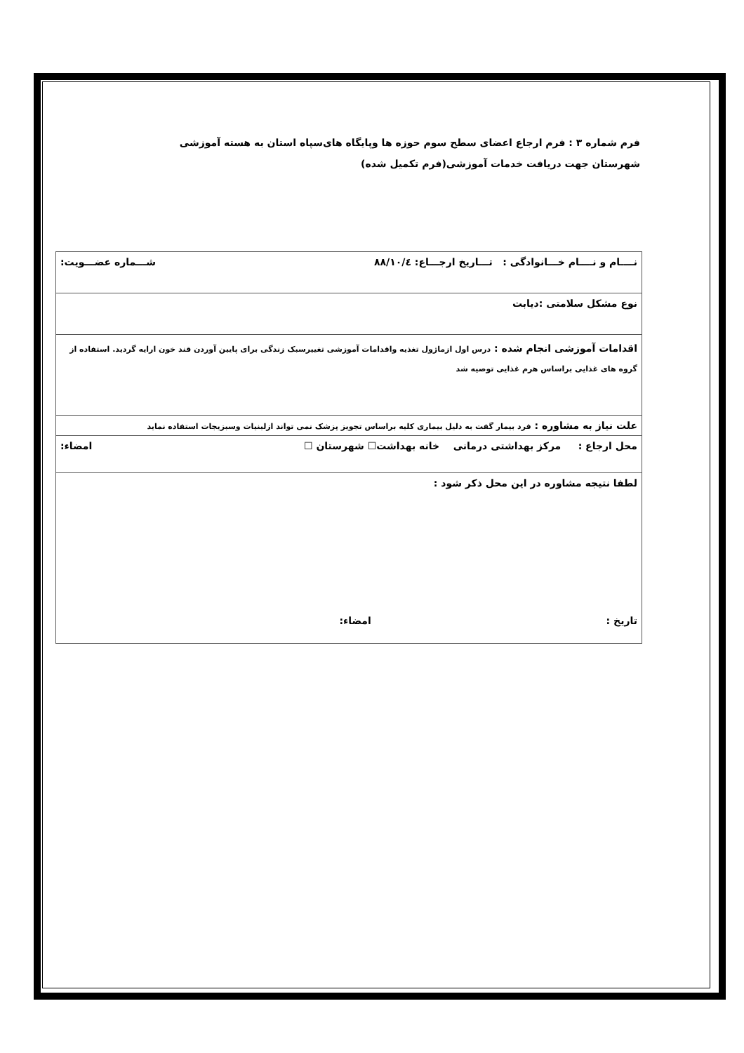فرم شماره ۳ : فرم ارجاع اعضای سطح سوم حوزه ها وپایگاه های‌سپاه استان به هسته آموزشی شهرستان جهت دریافت خدمات آموزشی(فرم تکمیل شده)
| نــــام و نــــام خـــانوادگی : تـــاریخ ارجـــاع: ۸۸/۱۰/٤ شـــماره عضـــویت: |
| نوع مشکل سلامتی :دیابت |
| اقدامات آموزشی انجام شده : درس اول ازماژول تغذیه واقدامات آموزشی تغییرسبک زندگی برای پایین آوردن قند خون ارایه گردید. استفاده از گروه های غذایی براساس هرم غذایی توصیه شد |
| علت نیاز به مشاوره : فرد بیمار گفت به دلیل بیماری کلیه براساس تجویز پزشک نمی تواند ازلبنیات وسبزیجات استفاده نماید |
| محل ارجاع : مرکز بهداشتی درمانی خانه بهداشت☐ شهرستان ☐ امضاء: |
| لطفا نتیجه مشاوره در این محل ذکر شود : تاریخ : امضاء: |